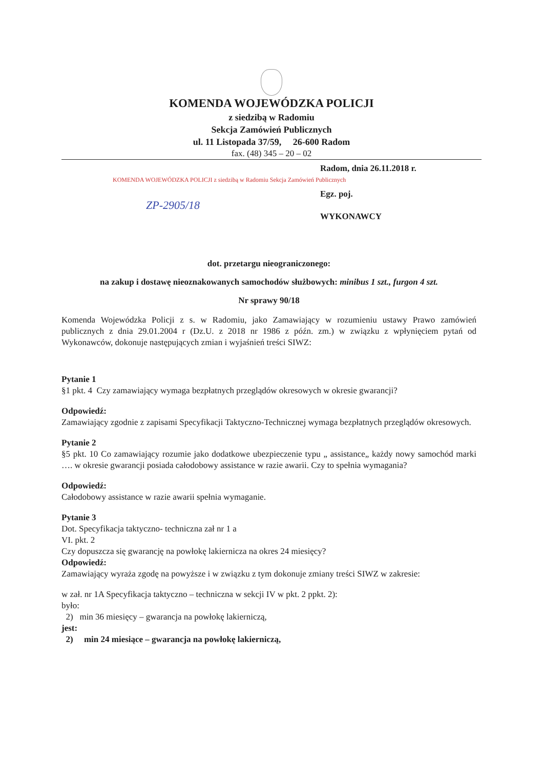KOMENDA WOJEWÓDZKA POLICJI
z siedzibą w Radomiu
Sekcja Zamówień Publicznych
ul. 11 Listopada 37/59, 26-600 Radom
fax. (48) 345 – 20 – 02
Radom, dnia 26.11.2018 r.
KOMENDA WOJEWÓDZKA POLICJI z siedzibą w Radomiu Sekcja Zamówień Publicznych
Egz. poj.
ZP-2905/18
WYKONAWCY
dot. przetargu nieograniczonego:
na zakup i dostawę nieoznakowanych samochodów służbowych: minibus 1 szt., furgon 4 szt.
Nr sprawy 90/18
Komenda Wojewódzka Policji z s. w Radomiu, jako Zamawiający w rozumieniu ustawy Prawo zamówień publicznych z dnia 29.01.2004 r (Dz.U. z 2018 nr 1986 z późn. zm.) w związku z wpłynięciem pytań od Wykonawców, dokonuje następujących zmian i wyjaśnień treści SIWZ:
Pytanie 1
§1 pkt. 4 Czy zamawiający wymaga bezpłatnych przeglądów okresowych w okresie gwarancji?
Odpowiedź:
Zamawiający zgodnie z zapisami Specyfikacji Taktyczno-Technicznej wymaga bezpłatnych przeglądów okresowych.
Pytanie 2
§5 pkt. 10 Co zamawiający rozumie jako dodatkowe ubezpieczenie typu „ assistance„ każdy nowy samochód marki …. w okresie gwarancji posiada całodobowy assistance w razie awarii. Czy to spełnia wymagania?
Odpowiedź:
Całodobowy assistance w razie awarii spełnia wymaganie.
Pytanie 3
Dot. Specyfikacja taktyczno- techniczna zał nr 1 a
VI. pkt. 2
Czy dopuszcza się gwarancję na powłokę lakiernicza na okres 24 miesięcy?
Odpowiedź:
Zamawiający wyraża zgodę na powyższe i w związku z tym dokonuje zmiany treści SIWZ w zakresie:
w zał. nr 1A Specyfikacja taktyczno – techniczna w sekcji IV w pkt. 2 ppkt. 2):
było:
2) min 36 miesięcy – gwarancja na powłokę lakierniczą,
jest:
2) min 24 miesiące – gwarancja na powłokę lakierniczą,